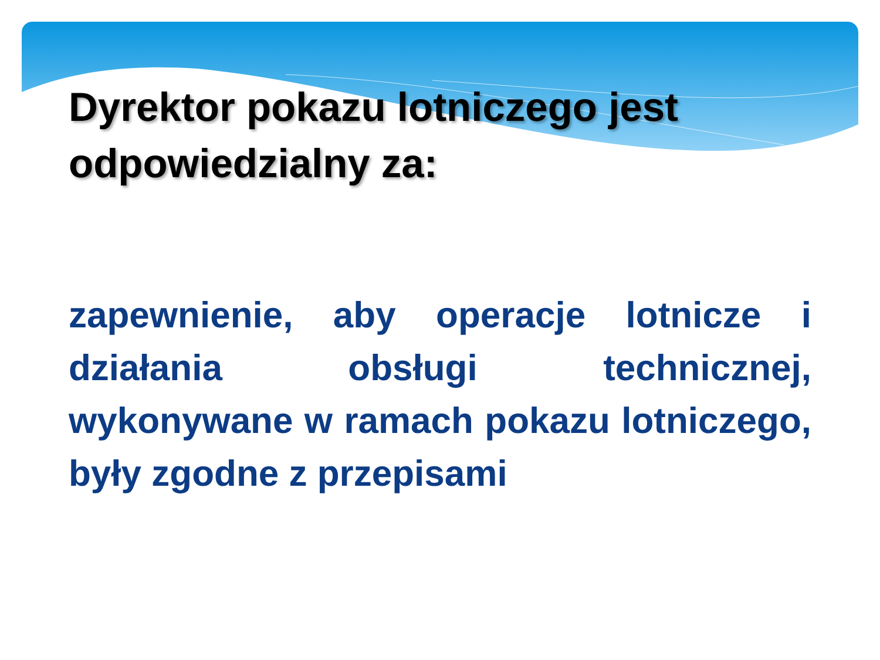Dyrektor pokazu lotniczego jest odpowiedzialny za:
zapewnienie, aby operacje lotnicze i działania obsługi technicznej, wykonywane w ramach pokazu lotniczego, były zgodne z przepisami